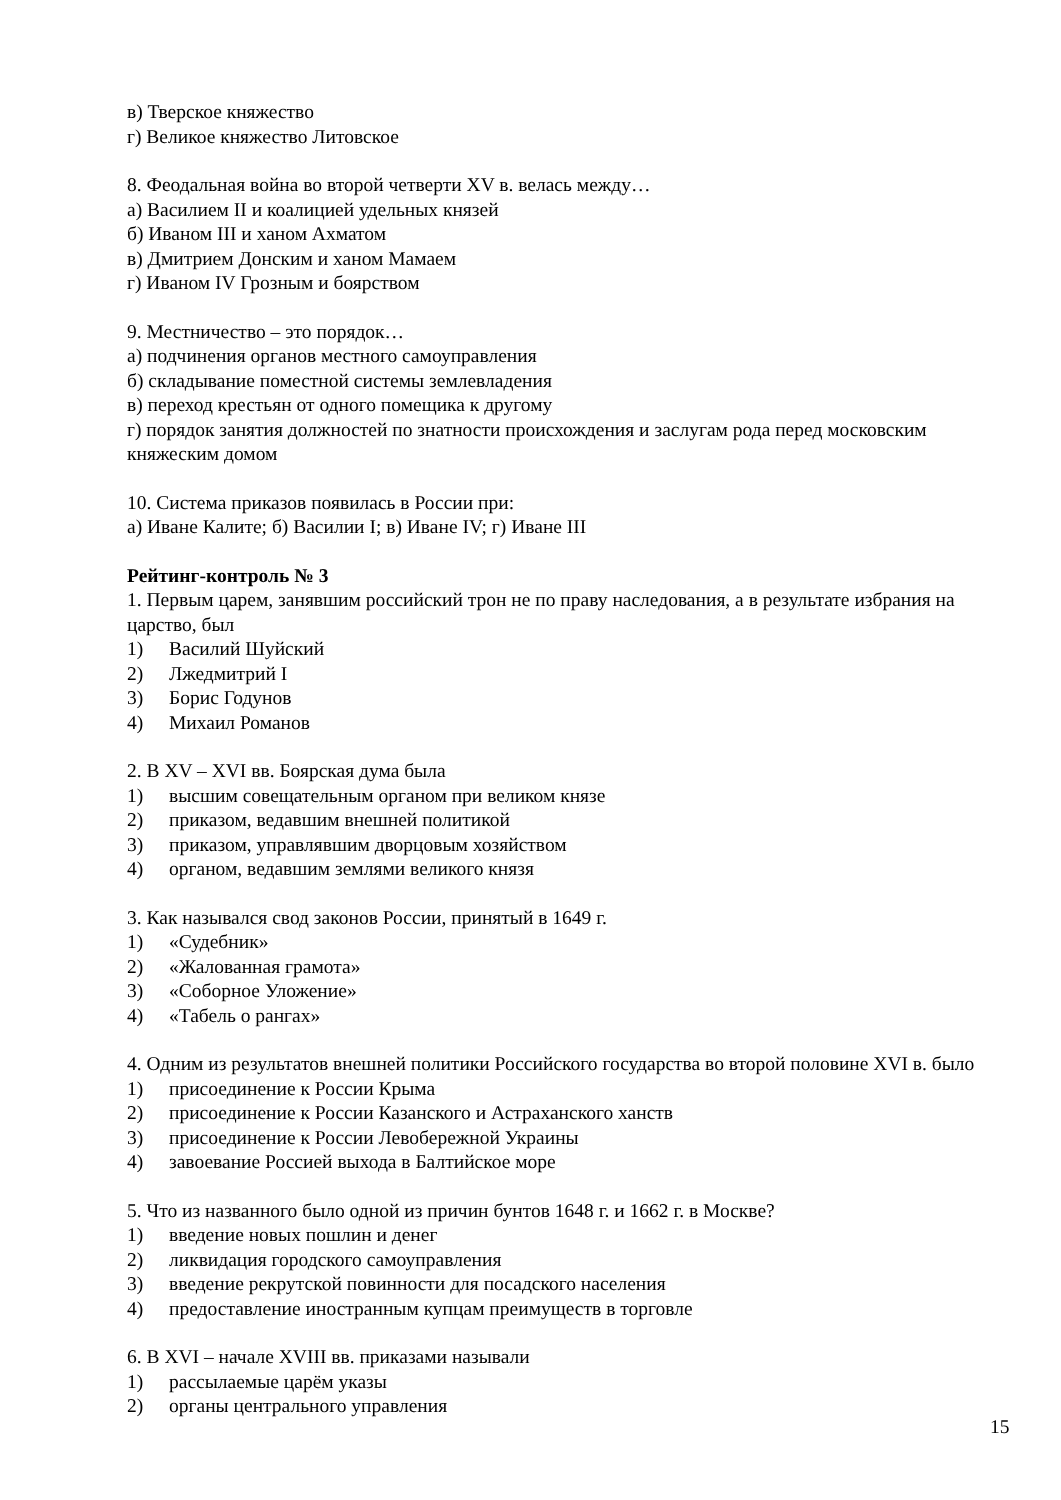в) Тверское княжество
г) Великое княжество Литовское
8. Феодальная война во второй четверти XV в. велась между…
а) Василием II и коалицией удельных князей
б) Иваном III и ханом Ахматом
в) Дмитрием Донским и ханом Мамаем
г) Иваном IV Грозным и боярством
9. Местничество – это порядок…
а) подчинения органов местного самоуправления
б) складывание поместной системы землевладения
в) переход крестьян от одного помещика к другому
г) порядок занятия должностей по знатности происхождения и заслугам рода перед московским княжеским домом
10. Система приказов появилась в России при:
а) Иване Калите; б) Василии I; в) Иване IV; г) Иване III
Рейтинг-контроль № 3
1. Первым царем, занявшим российский трон не по праву наследования, а в результате избрания на царство, был
1) Василий Шуйский
2) Лжедмитрий I
3) Борис Годунов
4) Михаил Романов
2. В XV – XVI вв. Боярская дума была
1) высшим совещательным органом при великом князе
2) приказом, ведавшим внешней политикой
3) приказом, управлявшим дворцовым хозяйством
4) органом, ведавшим землями великого князя
3. Как назывался свод законов России, принятый в 1649 г.
1) «Судебник»
2) «Жалованная грамота»
3) «Соборное Уложение»
4) «Табель о рангах»
4. Одним из результатов внешней политики Российского государства во второй половине XVI в. было
1) присоединение к России Крыма
2) присоединение к России Казанского и Астраханского ханств
3) присоединение к России Левобережной Украины
4) завоевание Россией выхода в Балтийское море
5. Что из названного было одной из причин бунтов 1648 г. и 1662 г. в Москве?
1) введение новых пошлин и денег
2) ликвидация городского самоуправления
3) введение рекрутской повинности для посадского населения
4) предоставление иностранным купцам преимуществ в торговле
6. В XVI – начале XVIII вв. приказами называли
1) рассылаемые царём указы
2) органы центрального управления
15